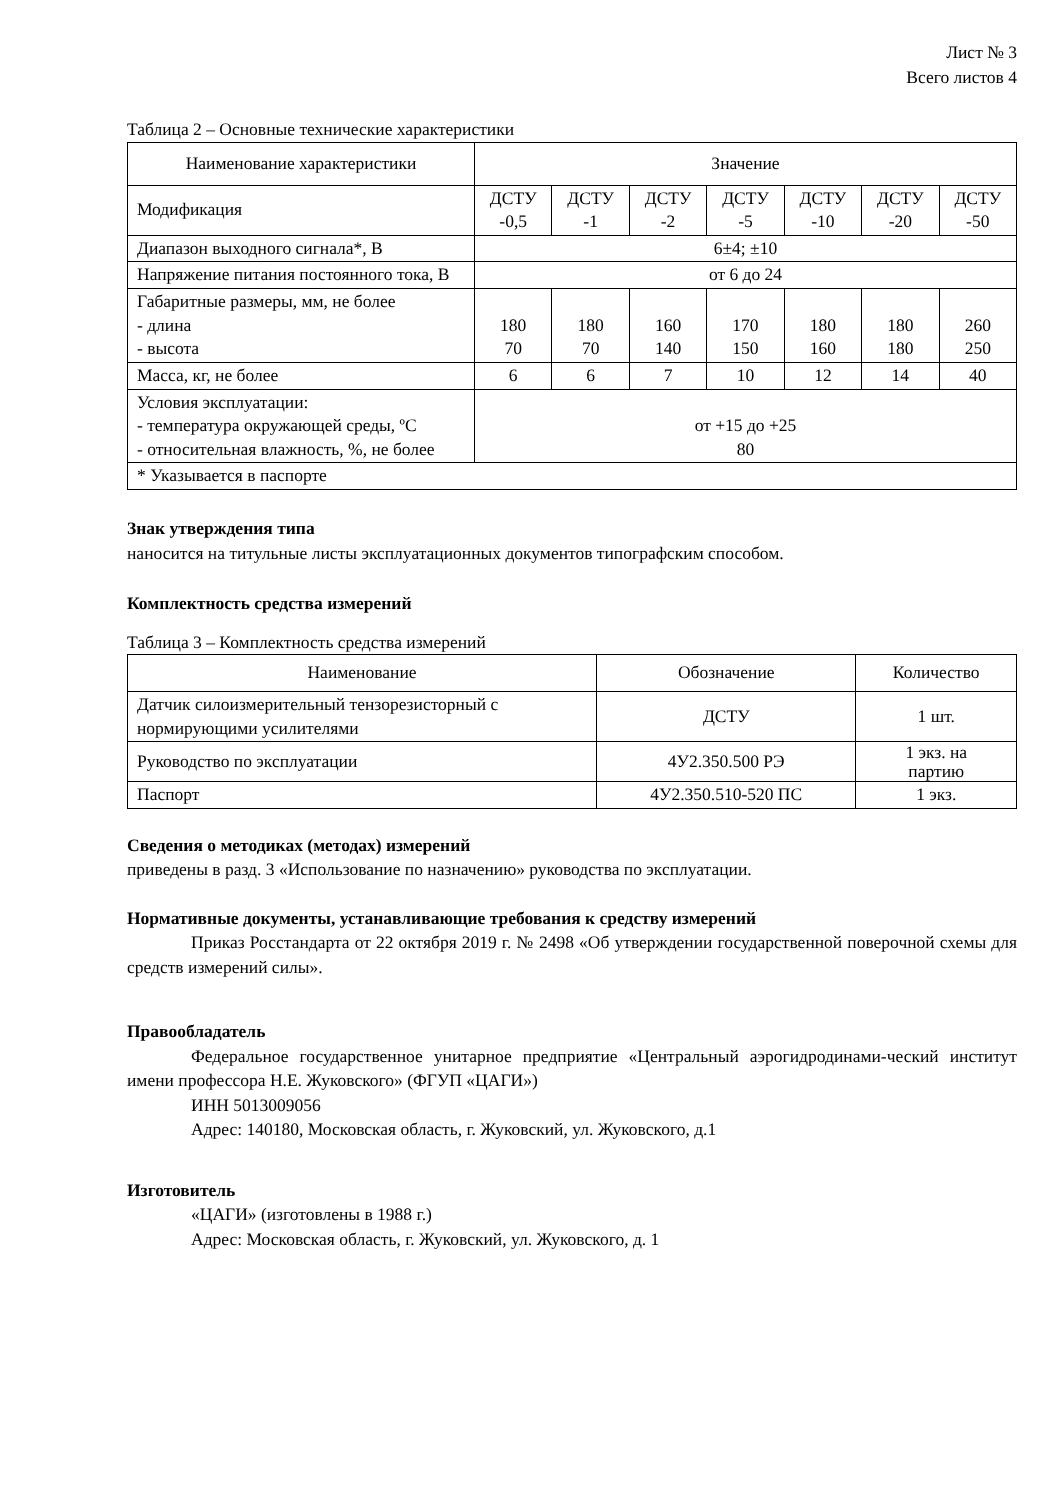Лист № 3
Всего листов 4
Таблица 2 – Основные технические характеристики
| Наименование характеристики | Значение | | | | | | |
| --- | --- | --- | --- | --- | --- | --- | --- |
| Модификация | ДСТУ -0,5 | ДСТУ -1 | ДСТУ -2 | ДСТУ -5 | ДСТУ -10 | ДСТУ -20 | ДСТУ -50 |
| Диапазон выходного сигнала*, В | 6±4; ±10 | | | | | | |
| Напряжение питания постоянного тока, В | от 6 до 24 | | | | | | |
| Габаритные размеры, мм, не более - длина - высота | 180 70 | 180 70 | 160 140 | 170 150 | 180 160 | 180 180 | 260 250 |
| Масса, кг, не более | 6 | 6 | 7 | 10 | 12 | 14 | 40 |
| Условия эксплуатации: - температура окружающей среды, ºС - относительная влажность, %, не более | от +15 до +25 80 | | | | | | |
| * Указывается в паспорте | | | | | | | |
Знак утверждения типа
наносится на титульные листы эксплуатационных документов типографским способом.
Комплектность средства измерений
Таблица 3 – Комплектность средства измерений
| Наименование | Обозначение | Количество |
| --- | --- | --- |
| Датчик силоизмерительный тензорезисторный с нормирующими усилителями | ДСТУ | 1 шт. |
| Руководство по эксплуатации | 4У2.350.500 РЭ | 1 экз. на партию |
| Паспорт | 4У2.350.510-520 ПС | 1 экз. |
Сведения о методиках (методах) измерений
приведены в разд. 3 «Использование по назначению» руководства по эксплуатации.
Нормативные документы, устанавливающие требования к средству измерений
Приказ Росстандарта от 22 октября 2019 г. № 2498 «Об утверждении государственной поверочной схемы для средств измерений силы».
Правообладатель
Федеральное государственное унитарное предприятие «Центральный аэрогидродинами-ческий институт имени профессора Н.Е. Жуковского» (ФГУП «ЦАГИ»)
ИНН 5013009056
Адрес: 140180, Московская область, г. Жуковский, ул. Жуковского, д.1
Изготовитель
«ЦАГИ» (изготовлены в 1988 г.)
Адрес: Московская область, г. Жуковский, ул. Жуковского, д. 1